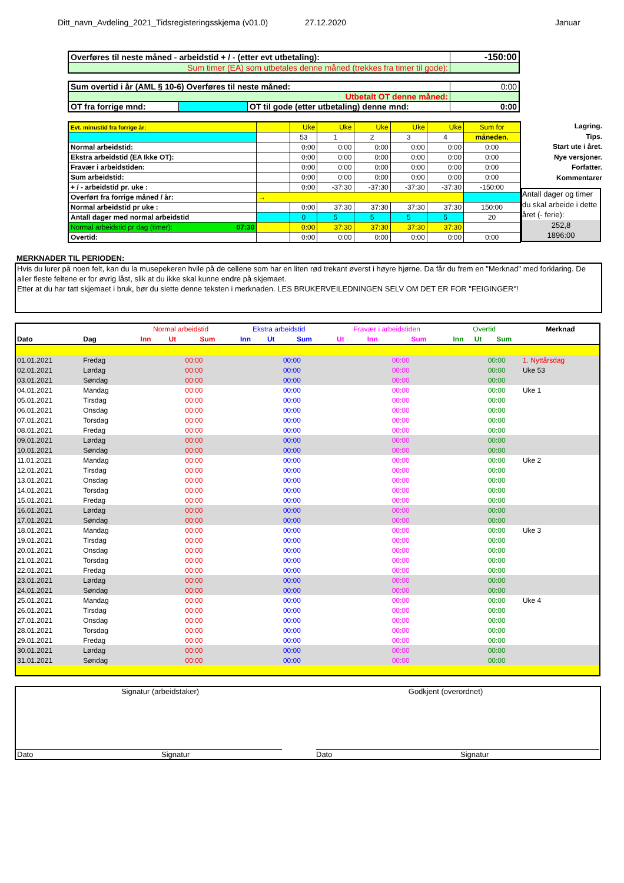Ditt_navn_Avdeling_2021_Tidsregisteringsskjema (v01.0) 27.12.2020 Januar
| Overføres til neste måned - arbeidstid + / - (etter evt utbetaling): | -150:00 |
| Sum timer (EA) som utbetales denne måned (trekkes fra timer til gode): | |
| Sum overtid i år (AML § 10-6) Overføres til neste måned: | | | 0:00 |
| Utbetalt OT denne måned: | | | |
| OT fra forrige mnd: | | OT til gode (etter utbetaling) denne mnd: | 0:00 |
| Evt. minustid fra forrige år: | | Uke | Uke | Uke | Uke | Uke | Sum for |
| | | 53 | 1 | 2 | 3 | 4 | måneden. |
| Normal arbeidstid: | | 0:00 | 0:00 | 0:00 | 0:00 | 0:00 | 0:00 |
| Ekstra arbeidstid (EA Ikke OT): | | 0:00 | 0:00 | 0:00 | 0:00 | 0:00 | 0:00 |
| Fravær i arbeidstiden: | | 0:00 | 0:00 | 0:00 | 0:00 | 0:00 | 0:00 |
| Sum arbeidstid: | | 0:00 | 0:00 | 0:00 | 0:00 | 0:00 | 0:00 |
| + / - arbeidstid pr. uke : | | 0:00 | -37:30 | -37:30 | -37:30 | -37:30 | -150:00 |
| Overført fra forrige måned / år: | → | | | | | | |
| Normal arbeidstid pr uke : | | 0:00 | 37:30 | 37:30 | 37:30 | 37:30 | 150:00 |
| Antall dager med normal arbeidstid | | 0 | 5 | 5 | 5 | 5 | 20 |
| Normal arbeidstid pr dag (timer): 07:30 | | 0:00 | 37:30 | 37:30 | 37:30 | 37:30 | |
| Overtid: | | 0:00 | 0:00 | 0:00 | 0:00 | 0:00 | 0:00 |
Lagring.
Tips.
Start ute i året.
Nye versjoner.
Forfatter.
Kommentarer
Antall dager og timer du skal arbeide i dette året (- ferie):
252,8
1896:00
MERKNADER TIL PERIODEN:
Hvis du lurer på noen felt, kan du la musepekeren hvile på de cellene som har en liten rød trekant øverst i høyre hjørne. Da får du frem en "Merknad" med forklaring. De aller fleste feltene er for øvrig låst, slik at du ikke skal kunne endre på skjemaet.
Etter at du har tatt skjemaet i bruk, bør du slette denne teksten i merknaden. LES BRUKERVEILEDNINGEN SELV OM DET ER FOR "FEIGINGER"!
| | | Normal arbeidstid | | | Ekstra arbeidstid | | | Fravær i arbeidstiden | | | Overtid | | | Merknad |
| --- | --- | --- | --- | --- | --- | --- | --- | --- | --- | --- | --- | --- | --- | --- |
| Dato | Dag | Inn | Ut | Sum | Inn | Ut | Sum | Ut | Inn | Sum | Inn | Ut | Sum | |
| 01.01.2021 | Fredag | | | 00:00 | | | 00:00 | | | 00:00 | | | 00:00 | 1. Nyttårsdag |
| 02.01.2021 | Lørdag | | | 00:00 | | | 00:00 | | | 00:00 | | | 00:00 | Uke 53 |
| 03.01.2021 | Søndag | | | 00:00 | | | 00:00 | | | 00:00 | | | 00:00 | |
| 04.01.2021 | Mandag | | | 00:00 | | | 00:00 | | | 00:00 | | | 00:00 | Uke 1 |
| 05.01.2021 | Tirsdag | | | 00:00 | | | 00:00 | | | 00:00 | | | 00:00 | |
| 06.01.2021 | Onsdag | | | 00:00 | | | 00:00 | | | 00:00 | | | 00:00 | |
| 07.01.2021 | Torsdag | | | 00:00 | | | 00:00 | | | 00:00 | | | 00:00 | |
| 08.01.2021 | Fredag | | | 00:00 | | | 00:00 | | | 00:00 | | | 00:00 | |
| 09.01.2021 | Lørdag | | | 00:00 | | | 00:00 | | | 00:00 | | | 00:00 | |
| 10.01.2021 | Søndag | | | 00:00 | | | 00:00 | | | 00:00 | | | 00:00 | |
| 11.01.2021 | Mandag | | | 00:00 | | | 00:00 | | | 00:00 | | | 00:00 | Uke 2 |
| 12.01.2021 | Tirsdag | | | 00:00 | | | 00:00 | | | 00:00 | | | 00:00 | |
| 13.01.2021 | Onsdag | | | 00:00 | | | 00:00 | | | 00:00 | | | 00:00 | |
| 14.01.2021 | Torsdag | | | 00:00 | | | 00:00 | | | 00:00 | | | 00:00 | |
| 15.01.2021 | Fredag | | | 00:00 | | | 00:00 | | | 00:00 | | | 00:00 | |
| 16.01.2021 | Lørdag | | | 00:00 | | | 00:00 | | | 00:00 | | | 00:00 | |
| 17.01.2021 | Søndag | | | 00:00 | | | 00:00 | | | 00:00 | | | 00:00 | |
| 18.01.2021 | Mandag | | | 00:00 | | | 00:00 | | | 00:00 | | | 00:00 | Uke 3 |
| 19.01.2021 | Tirsdag | | | 00:00 | | | 00:00 | | | 00:00 | | | 00:00 | |
| 20.01.2021 | Onsdag | | | 00:00 | | | 00:00 | | | 00:00 | | | 00:00 | |
| 21.01.2021 | Torsdag | | | 00:00 | | | 00:00 | | | 00:00 | | | 00:00 | |
| 22.01.2021 | Fredag | | | 00:00 | | | 00:00 | | | 00:00 | | | 00:00 | |
| 23.01.2021 | Lørdag | | | 00:00 | | | 00:00 | | | 00:00 | | | 00:00 | |
| 24.01.2021 | Søndag | | | 00:00 | | | 00:00 | | | 00:00 | | | 00:00 | |
| 25.01.2021 | Mandag | | | 00:00 | | | 00:00 | | | 00:00 | | | 00:00 | Uke 4 |
| 26.01.2021 | Tirsdag | | | 00:00 | | | 00:00 | | | 00:00 | | | 00:00 | |
| 27.01.2021 | Onsdag | | | 00:00 | | | 00:00 | | | 00:00 | | | 00:00 | |
| 28.01.2021 | Torsdag | | | 00:00 | | | 00:00 | | | 00:00 | | | 00:00 | |
| 29.01.2021 | Fredag | | | 00:00 | | | 00:00 | | | 00:00 | | | 00:00 | |
| 30.01.2021 | Lørdag | | | 00:00 | | | 00:00 | | | 00:00 | | | 00:00 | |
| 31.01.2021 | Søndag | | | 00:00 | | | 00:00 | | | 00:00 | | | 00:00 | |
Signatur (arbeidstaker) Godkjent (overordnet)
Dato Signatur Dato Signatur